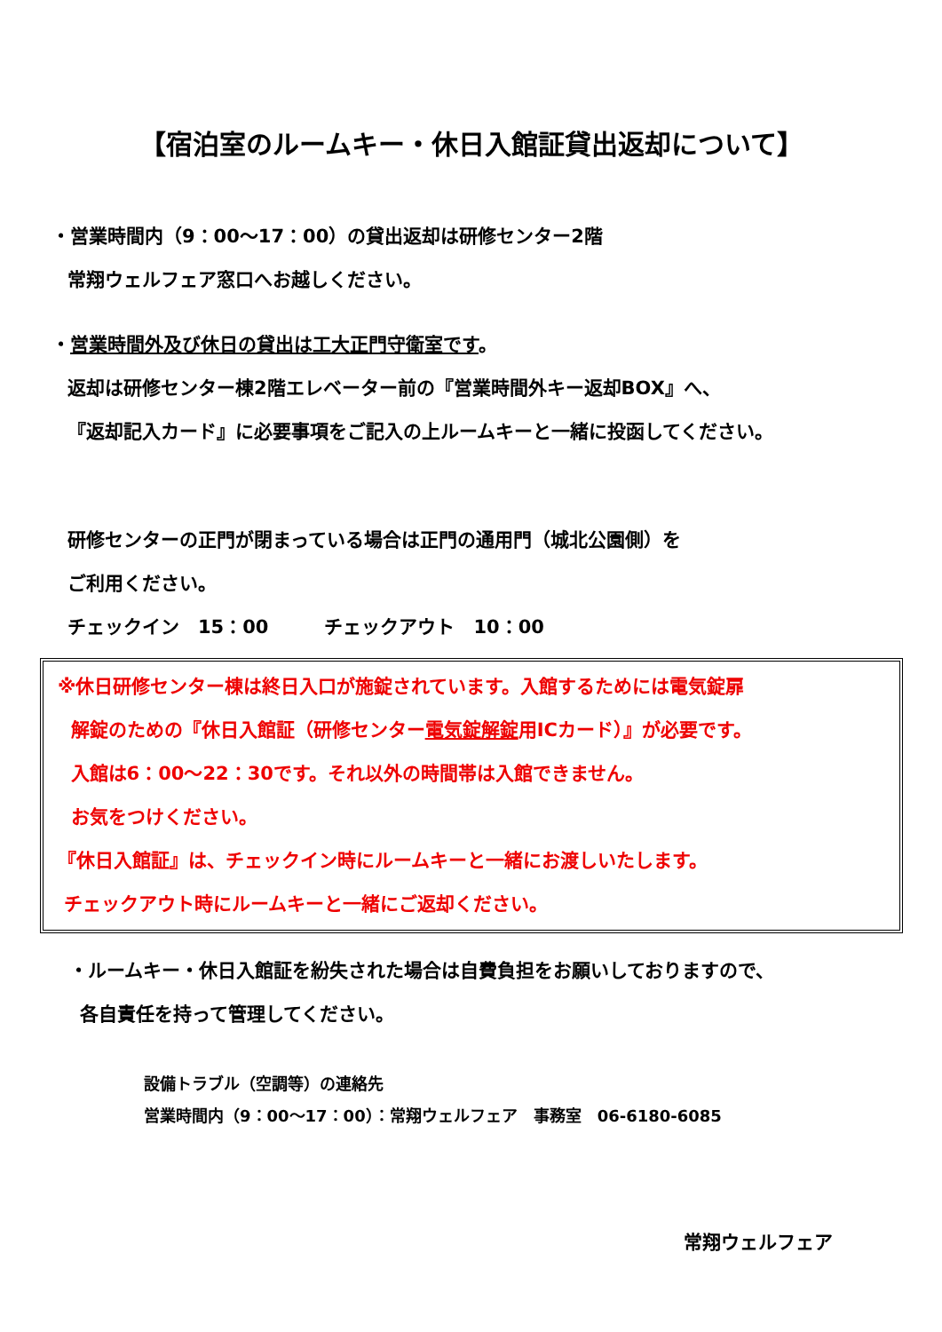【宿泊室のルームキー・休日入館証貸出返却について】
・営業時間内（9：00～17：00）の貸出返却は研修センター2階
常翔ウェルフェア窓口へお越しください。
・営業時間外及び休日の貸出は工大正門守衛室です。
返却は研修センター棟2階エレベーター前の『営業時間外キー返却BOX』へ、
『返却記入カード』に必要事項をご記入の上ルームキーと一緒に投函してください。
研修センターの正門が閉まっている場合は正門の通用門（城北公園側）を
ご利用ください。
チェックイン　15：00　　　チェックアウト　10：00
※休日研修センター棟は終日入口が施錠されています。入館するためには電気錠扉
解錠のための『休日入館証（研修センター電気錠解錠用ICカード）』が必要です。
入館は6：00～22：30です。それ以外の時間帯は入館できません。
お気をつけください。
『休日入館証』は、チェックイン時にルームキーと一緒にお渡しいたします。
チェックアウト時にルームキーと一緒にご返却ください。
・ルームキー・休日入館証を紛失された場合は自費負担をお願いしておりますので、
各自責任を持って管理してください。
設備トラブル（空調等）の連絡先
営業時間内（9：00～17：00）：常翔ウェルフェア　事務室　06-6180-6085
常翔ウェルフェア